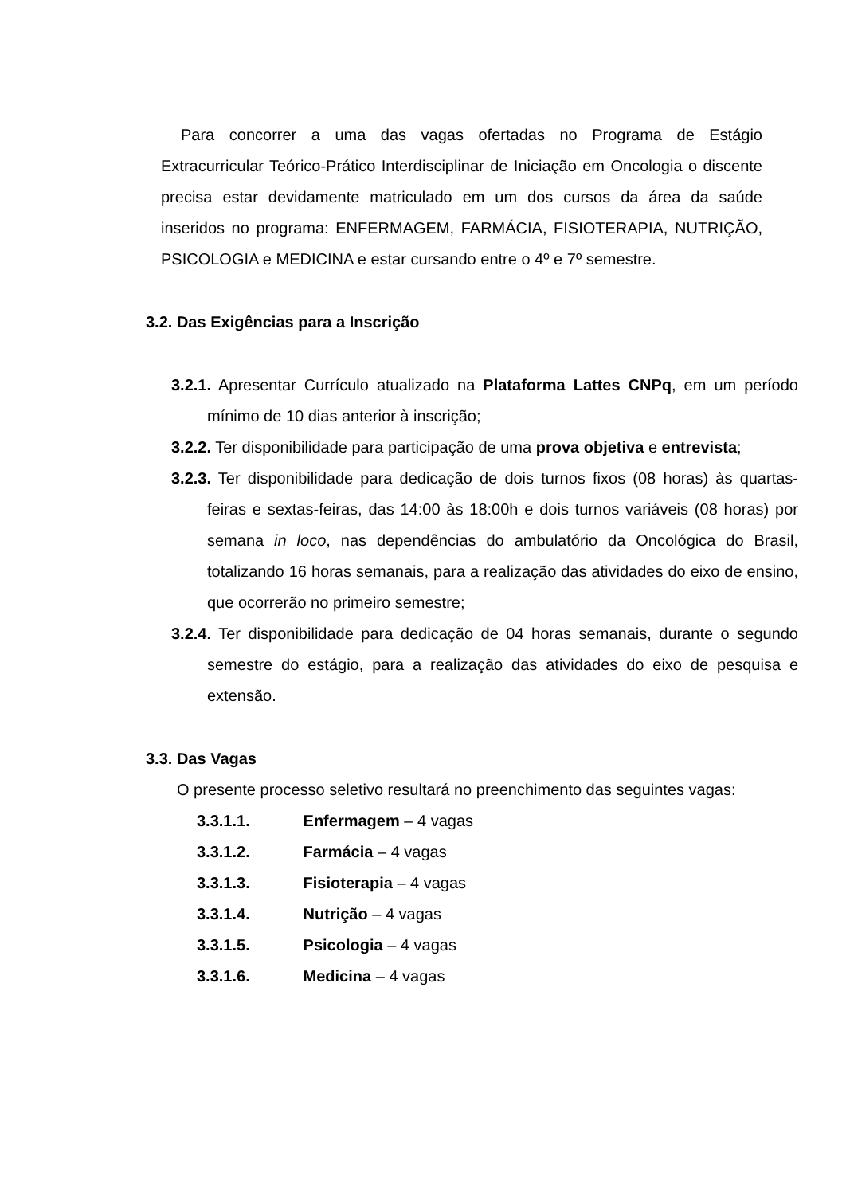Para concorrer a uma das vagas ofertadas no Programa de Estágio Extracurricular Teórico-Prático Interdisciplinar de Iniciação em Oncologia o discente precisa estar devidamente matriculado em um dos cursos da área da saúde inseridos no programa: ENFERMAGEM, FARMÁCIA, FISIOTERAPIA, NUTRIÇÃO, PSICOLOGIA e MEDICINA e estar cursando entre o 4º e 7º semestre.
3.2. Das Exigências para a Inscrição
3.2.1. Apresentar Currículo atualizado na Plataforma Lattes CNPq, em um período mínimo de 10 dias anterior à inscrição;
3.2.2. Ter disponibilidade para participação de uma prova objetiva e entrevista;
3.2.3. Ter disponibilidade para dedicação de dois turnos fixos (08 horas) às quartas-feiras e sextas-feiras, das 14:00 às 18:00h e dois turnos variáveis (08 horas) por semana in loco, nas dependências do ambulatório da Oncológica do Brasil, totalizando 16 horas semanais, para a realização das atividades do eixo de ensino, que ocorrerão no primeiro semestre;
3.2.4. Ter disponibilidade para dedicação de 04 horas semanais, durante o segundo semestre do estágio, para a realização das atividades do eixo de pesquisa e extensão.
3.3. Das Vagas
O presente processo seletivo resultará no preenchimento das seguintes vagas:
3.3.1.1. Enfermagem – 4 vagas
3.3.1.2. Farmácia – 4 vagas
3.3.1.3. Fisioterapia – 4 vagas
3.3.1.4. Nutrição – 4 vagas
3.3.1.5. Psicologia – 4 vagas
3.3.1.6. Medicina – 4 vagas